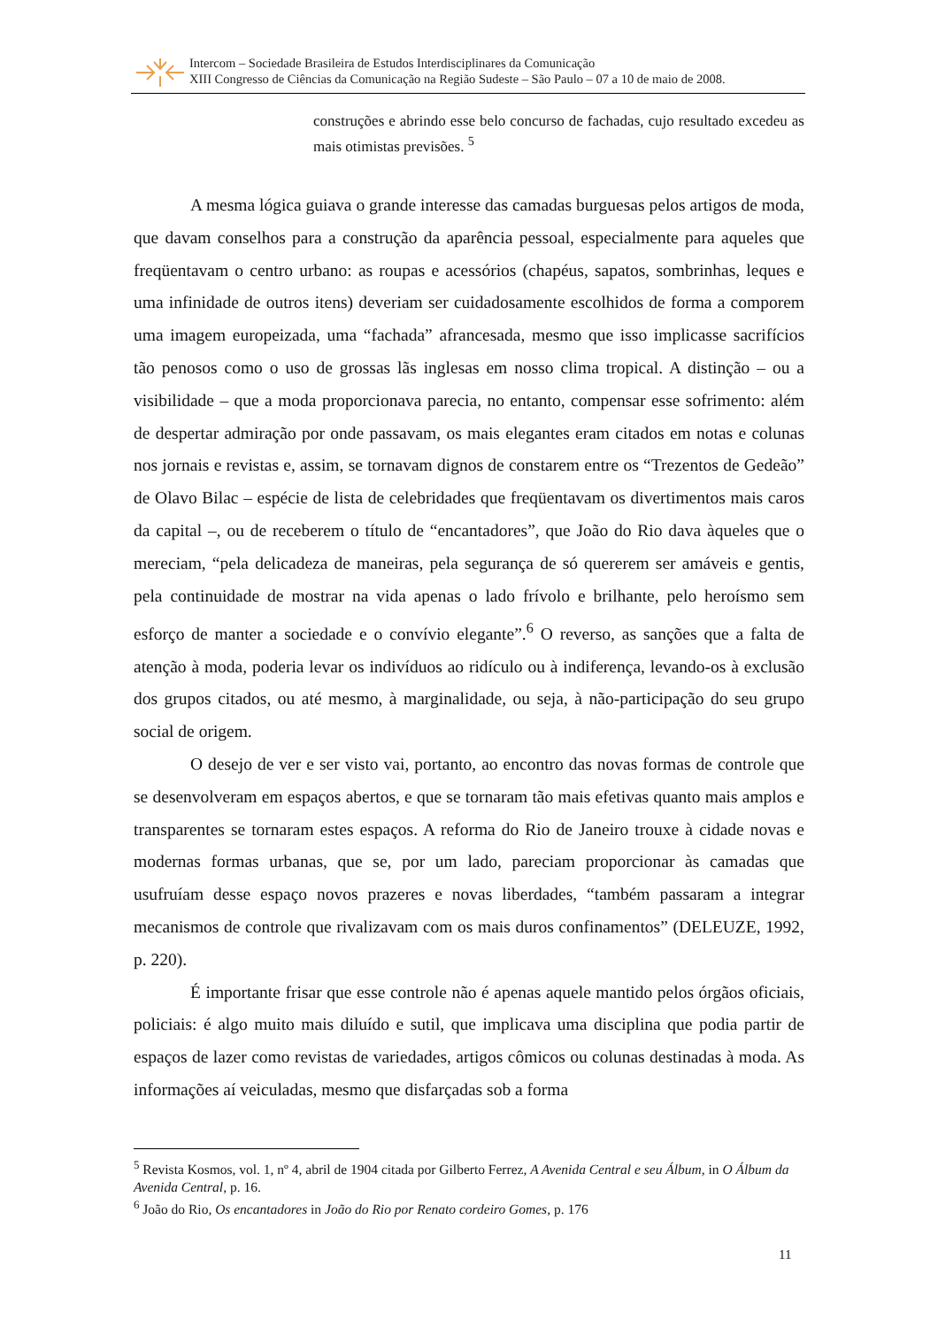Intercom – Sociedade Brasileira de Estudos Interdisciplinares da Comunicação
XIII Congresso de Ciências da Comunicação na Região Sudeste – São Paulo – 07 a 10 de maio de 2008.
construções e abrindo esse belo concurso de fachadas, cujo resultado excedeu as mais otimistas previsões. <sup>5</sup>
A mesma lógica guiava o grande interesse das camadas burguesas pelos artigos de moda, que davam conselhos para a construção da aparência pessoal, especialmente para aqueles que freqüentavam o centro urbano: as roupas e acessórios (chapéus, sapatos, sombrinhas, leques e uma infinidade de outros itens) deveriam ser cuidadosamente escolhidos de forma a comporem uma imagem europeizada, uma “fachada” afrancesada, mesmo que isso implicasse sacrifícios tão penosos como o uso de grossas lãs inglesas em nosso clima tropical. A distinção – ou a visibilidade – que a moda proporcionava parecia, no entanto, compensar esse sofrimento: além de despertar admiração por onde passavam, os mais elegantes eram citados em notas e colunas nos jornais e revistas e, assim, se tornavam dignos de constarem entre os “Trezentos de Gedeão” de Olavo Bilac – espécie de lista de celebridades que freqüentavam os divertimentos mais caros da capital –, ou de receberem o título de “encantadores”, que João do Rio dava àqueles que o mereciam, “pela delicadeza de maneiras, pela segurança de só quererem ser amáveis e gentis, pela continuidade de mostrar na vida apenas o lado frívolo e brilhante, pelo heroísmo sem esforço de manter a sociedade e o convívio elegante”.<sup>6</sup> O reverso, as sanções que a falta de atenção à moda, poderia levar os indivíduos ao ridículo ou à indiferença, levando-os à exclusão dos grupos citados, ou até mesmo, à marginalidade, ou seja, à não-participação do seu grupo social de origem.
O desejo de ver e ser visto vai, portanto, ao encontro das novas formas de controle que se desenvolveram em espaços abertos, e que se tornaram tão mais efetivas quanto mais amplos e transparentes se tornaram estes espaços. A reforma do Rio de Janeiro trouxe à cidade novas e modernas formas urbanas, que se, por um lado, pareciam proporcionar às camadas que usufruíam desse espaço novos prazeres e novas liberdades, “também passaram a integrar mecanismos de controle que rivalizavam com os mais duros confinamentos” (DELEUZE, 1992, p. 220).
É importante frisar que esse controle não é apenas aquele mantido pelos órgãos oficiais, policiais: é algo muito mais diluído e sutil, que implicava uma disciplina que podia partir de espaços de lazer como revistas de variedades, artigos cômicos ou colunas destinadas à moda. As informações aí veiculadas, mesmo que disfarçadas sob a forma
<sup>5</sup> Revista Kosmos, vol. 1, nº 4, abril de 1904 citada por Gilberto Ferrez, A Avenida Central e seu Álbum, in O Álbum da Avenida Central, p. 16.
<sup>6</sup> João do Rio, Os encantadores in João do Rio por Renato cordeiro Gomes, p. 176
11